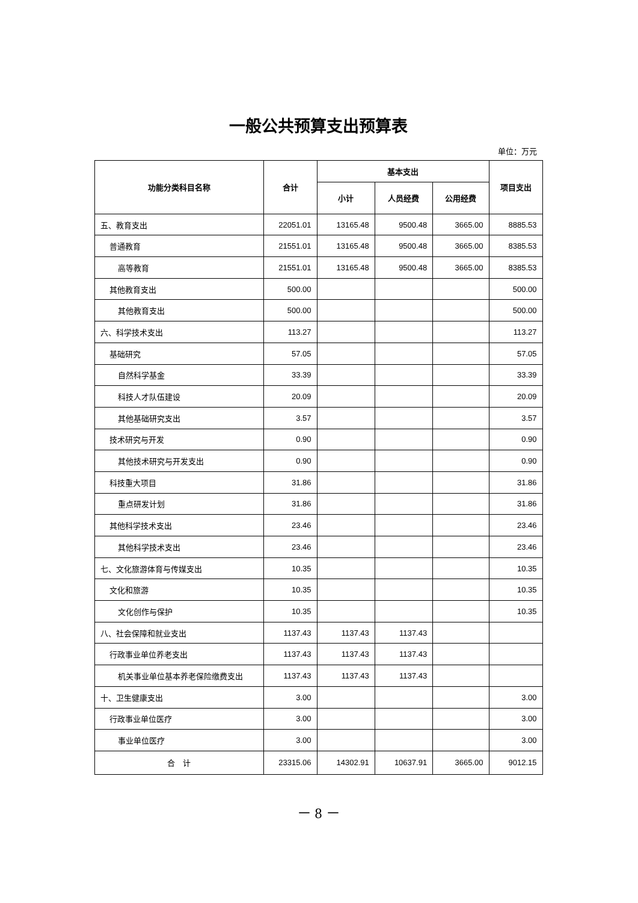一般公共预算支出预算表
单位：万元
| 功能分类科目名称 | 合计 | 基本支出 | | | 项目支出 |
| --- | --- | --- | --- | --- | --- |
| | | 小计 | 人员经费 | 公用经费 | |
| 五、教育支出 | 22051.01 | 13165.48 | 9500.48 | 3665.00 | 8885.53 |
| 普通教育 | 21551.01 | 13165.48 | 9500.48 | 3665.00 | 8385.53 |
| 高等教育 | 21551.01 | 13165.48 | 9500.48 | 3665.00 | 8385.53 |
| 其他教育支出 | 500.00 | | | | 500.00 |
| 其他教育支出 | 500.00 | | | | 500.00 |
| 六、科学技术支出 | 113.27 | | | | 113.27 |
| 基础研究 | 57.05 | | | | 57.05 |
| 自然科学基金 | 33.39 | | | | 33.39 |
| 科技人才队伍建设 | 20.09 | | | | 20.09 |
| 其他基础研究支出 | 3.57 | | | | 3.57 |
| 技术研究与开发 | 0.90 | | | | 0.90 |
| 其他技术研究与开发支出 | 0.90 | | | | 0.90 |
| 科技重大项目 | 31.86 | | | | 31.86 |
| 重点研发计划 | 31.86 | | | | 31.86 |
| 其他科学技术支出 | 23.46 | | | | 23.46 |
| 其他科学技术支出 | 23.46 | | | | 23.46 |
| 七、文化旅游体育与传媒支出 | 10.35 | | | | 10.35 |
| 文化和旅游 | 10.35 | | | | 10.35 |
| 文化创作与保护 | 10.35 | | | | 10.35 |
| 八、社会保障和就业支出 | 1137.43 | 1137.43 | 1137.43 | | |
| 行政事业单位养老支出 | 1137.43 | 1137.43 | 1137.43 | | |
| 机关事业单位基本养老保险缴费支出 | 1137.43 | 1137.43 | 1137.43 | | |
| 十、卫生健康支出 | 3.00 | | | | 3.00 |
| 行政事业单位医疗 | 3.00 | | | | 3.00 |
| 事业单位医疗 | 3.00 | | | | 3.00 |
| 合 计 | 23315.06 | 14302.91 | 10637.91 | 3665.00 | 9012.15 |
－ 8 －